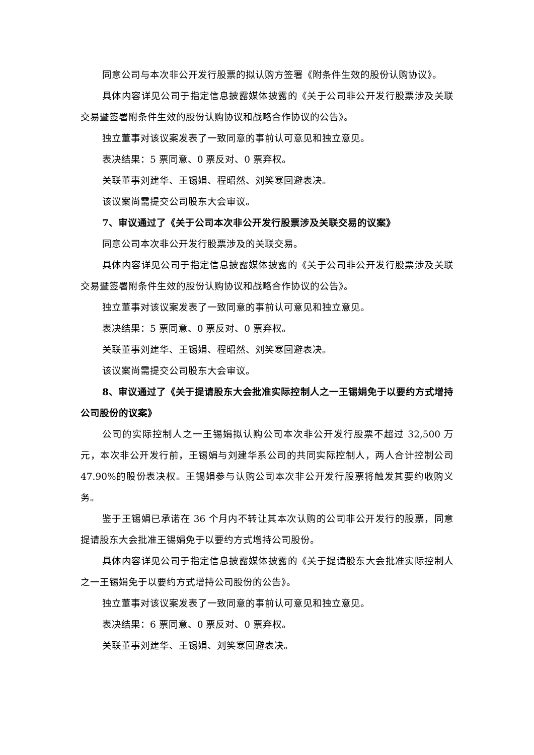同意公司与本次非公开发行股票的拟认购方签署《附条件生效的股份认购协议》。
具体内容详见公司于指定信息披露媒体披露的《关于公司非公开发行股票涉及关联交易暨签署附条件生效的股份认购协议和战略合作协议的公告》。
独立董事对该议案发表了一致同意的事前认可意见和独立意见。
表决结果：5 票同意、0 票反对、0 票弃权。
关联董事刘建华、王锡娟、程昭然、刘笑寒回避表决。
该议案尚需提交公司股东大会审议。
7、审议通过了《关于公司本次非公开发行股票涉及关联交易的议案》
同意公司本次非公开发行股票涉及的关联交易。
具体内容详见公司于指定信息披露媒体披露的《关于公司非公开发行股票涉及关联交易暨签署附条件生效的股份认购协议和战略合作协议的公告》。
独立董事对该议案发表了一致同意的事前认可意见和独立意见。
表决结果：5 票同意、0 票反对、0 票弃权。
关联董事刘建华、王锡娟、程昭然、刘笑寒回避表决。
该议案尚需提交公司股东大会审议。
8、审议通过了《关于提请股东大会批准实际控制人之一王锡娟免于以要约方式增持公司股份的议案》
公司的实际控制人之一王锡娟拟认购公司本次非公开发行股票不超过 32,500 万元，本次非公开发行前，王锡娟与刘建华系公司的共同实际控制人，两人合计控制公司 47.90%的股份表决权。王锡娟参与认购公司本次非公开发行股票将触发其要约收购义务。
鉴于王锡娟已承诺在 36 个月内不转让其本次认购的公司非公开发行的股票，同意提请股东大会批准王锡娟免于以要约方式增持公司股份。
具体内容详见公司于指定信息披露媒体披露的《关于提请股东大会批准实际控制人之一王锡娟免于以要约方式增持公司股份的公告》。
独立董事对该议案发表了一致同意的事前认可意见和独立意见。
表决结果：6 票同意、0 票反对、0 票弃权。
关联董事刘建华、王锡娟、刘笑寒回避表决。